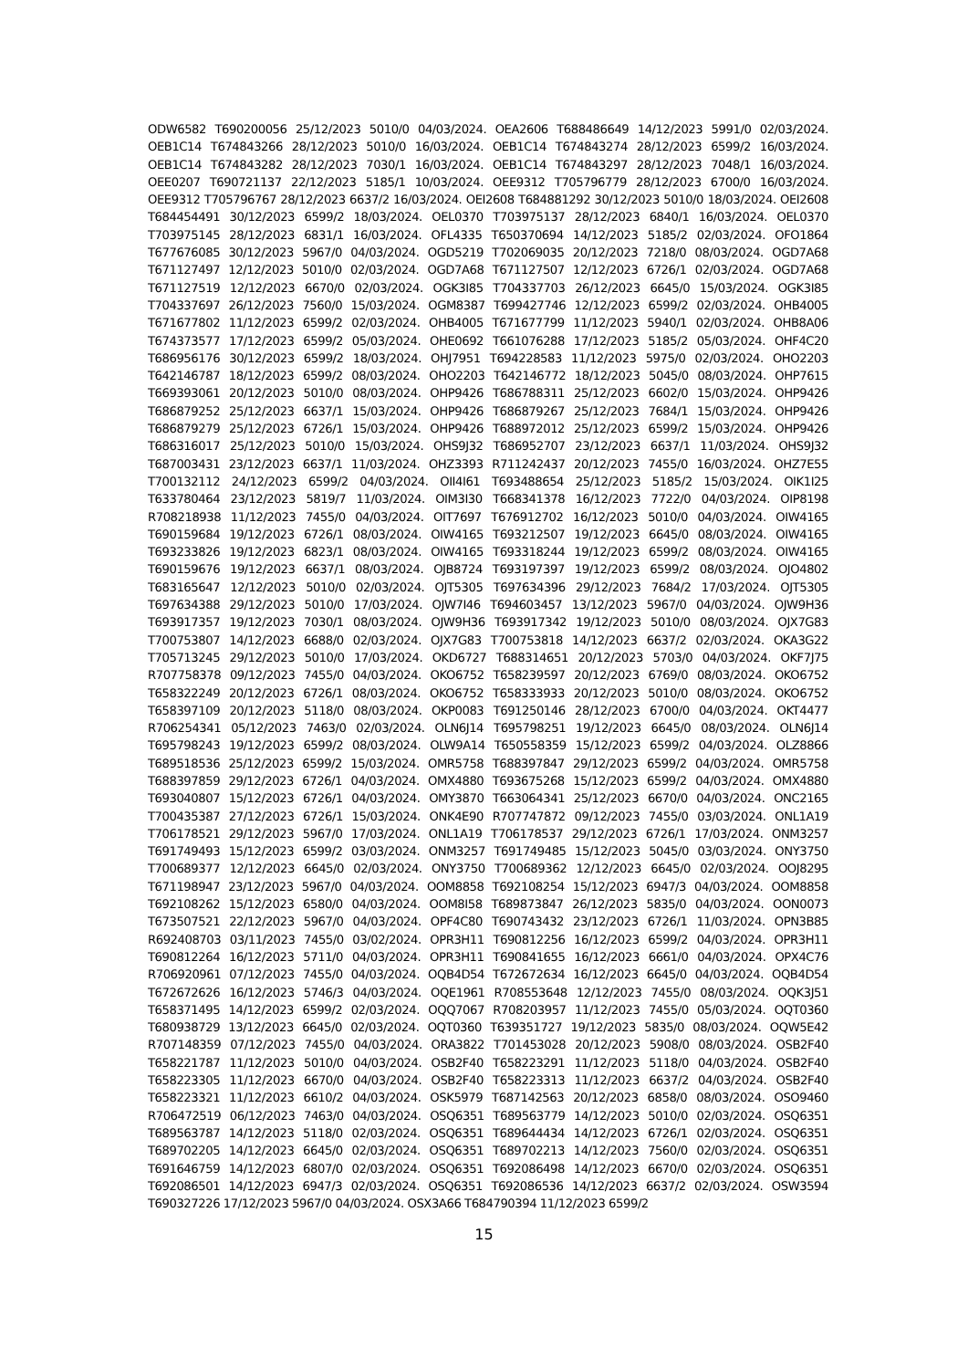ODW6582 T690200056 25/12/2023 5010/0 04/03/2024. OEA2606 T688486649 14/12/2023 5991/0 02/03/2024. OEB1C14 T674843266 28/12/2023 5010/0 16/03/2024. OEB1C14 T674843274 28/12/2023 6599/2 16/03/2024. OEB1C14 T674843282 28/12/2023 7030/1 16/03/2024. OEB1C14 T674843297 28/12/2023 7048/1 16/03/2024. OEE0207 T690721137 22/12/2023 5185/1 10/03/2024. OEE9312 T705796779 28/12/2023 6700/0 16/03/2024. OEE9312 T705796767 28/12/2023 6637/2 16/03/2024. OEI2608 T684881292 30/12/2023 5010/0 18/03/2024. OEI2608 T684454491 30/12/2023 6599/2 18/03/2024. OEL0370 T703975137 28/12/2023 6840/1 16/03/2024. OEL0370 T703975145 28/12/2023 6831/1 16/03/2024. OFL4335 T650370694 14/12/2023 5185/2 02/03/2024. OFO1864 T677676085 30/12/2023 5967/0 04/03/2024. OGD5219 T702069035 20/12/2023 7218/0 08/03/2024. OGD7A68 T671127497 12/12/2023 5010/0 02/03/2024. OGD7A68 T671127507 12/12/2023 6726/1 02/03/2024. OGD7A68 T671127519 12/12/2023 6670/0 02/03/2024. OGK3I85 T704337703 26/12/2023 6645/0 15/03/2024. OGK3I85 T704337697 26/12/2023 7560/0 15/03/2024. OGM8387 T699427746 12/12/2023 6599/2 02/03/2024. OHB4005 T671677802 11/12/2023 6599/2 02/03/2024. OHB4005 T671677799 11/12/2023 5940/1 02/03/2024. OHB8A06 T674373577 17/12/2023 6599/2 05/03/2024. OHE0692 T661076288 17/12/2023 5185/2 05/03/2024. OHF4C20 T686956176 30/12/2023 6599/2 18/03/2024. OHJ7951 T694228583 11/12/2023 5975/0 02/03/2024. OHO2203 T642146787 18/12/2023 6599/2 08/03/2024. OHO2203 T642146772 18/12/2023 5045/0 08/03/2024. OHP7615 T669393061 20/12/2023 5010/0 08/03/2024. OHP9426 T686788311 25/12/2023 6602/0 15/03/2024. OHP9426 T686879252 25/12/2023 6637/1 15/03/2024. OHP9426 T686879267 25/12/2023 7684/1 15/03/2024. OHP9426 T686879279 25/12/2023 6726/1 15/03/2024. OHP9426 T688972012 25/12/2023 6599/2 15/03/2024. OHP9426 T686316017 25/12/2023 5010/0 15/03/2024. OHS9J32 T686952707 23/12/2023 6637/1 11/03/2024. OHS9J32 T687003431 23/12/2023 6637/1 11/03/2024. OHZ3393 R711242437 20/12/2023 7455/0 16/03/2024. OHZ7E55 T700132112 24/12/2023 6599/2 04/03/2024. OII4I61 T693488654 25/12/2023 5185/2 15/03/2024. OIK1I25 T633780464 23/12/2023 5819/7 11/03/2024. OIM3I30 T668341378 16/12/2023 7722/0 04/03/2024. OIP8198 R708218938 11/12/2023 7455/0 04/03/2024. OIT7697 T676912702 16/12/2023 5010/0 04/03/2024. OIW4165 T690159684 19/12/2023 6726/1 08/03/2024. OIW4165 T693212507 19/12/2023 6645/0 08/03/2024. OIW4165 T693233826 19/12/2023 6823/1 08/03/2024. OIW4165 T693318244 19/12/2023 6599/2 08/03/2024. OIW4165 T690159676 19/12/2023 6637/1 08/03/2024. OJB8724 T693197397 19/12/2023 6599/2 08/03/2024. OJO4802 T683165647 12/12/2023 5010/0 02/03/2024. OJT5305 T697634396 29/12/2023 7684/2 17/03/2024. OJT5305 T697634388 29/12/2023 5010/0 17/03/2024. OJW7I46 T694603457 13/12/2023 5967/0 04/03/2024. OJW9H36 T693917357 19/12/2023 7030/1 08/03/2024. OJW9H36 T693917342 19/12/2023 5010/0 08/03/2024. OJX7G83 T700753807 14/12/2023 6688/0 02/03/2024. OJX7G83 T700753818 14/12/2023 6637/2 02/03/2024. OKA3G22 T705713245 29/12/2023 5010/0 17/03/2024. OKD6727 T688314651 20/12/2023 5703/0 04/03/2024. OKF7J75 R707758378 09/12/2023 7455/0 04/03/2024. OKO6752 T658239597 20/12/2023 6769/0 08/03/2024. OKO6752 T658322249 20/12/2023 6726/1 08/03/2024. OKO6752 T658333933 20/12/2023 5010/0 08/03/2024. OKO6752 T658397109 20/12/2023 5118/0 08/03/2024. OKP0083 T691250146 28/12/2023 6700/0 04/03/2024. OKT4477 R706254341 05/12/2023 7463/0 02/03/2024. OLN6J14 T695798251 19/12/2023 6645/0 08/03/2024. OLN6J14 T695798243 19/12/2023 6599/2 08/03/2024. OLW9A14 T650558359 15/12/2023 6599/2 04/03/2024. OLZ8866 T689518536 25/12/2023 6599/2 15/03/2024. OMR5758 T688397847 29/12/2023 6599/2 04/03/2024. OMR5758 T688397859 29/12/2023 6726/1 04/03/2024. OMX4880 T693675268 15/12/2023 6599/2 04/03/2024. OMX4880 T693040807 15/12/2023 6726/1 04/03/2024. OMY3870 T663064341 25/12/2023 6670/0 04/03/2024. ONC2165 T700435387 27/12/2023 6726/1 15/03/2024. ONK4E90 R707747872 09/12/2023 7455/0 03/03/2024. ONL1A19 T706178521 29/12/2023 5967/0 17/03/2024. ONL1A19 T706178537 29/12/2023 6726/1 17/03/2024. ONM3257 T691749493 15/12/2023 6599/2 03/03/2024. ONM3257 T691749485 15/12/2023 5045/0 03/03/2024. ONY3750 T700689377 12/12/2023 6645/0 02/03/2024. ONY3750 T700689362 12/12/2023 6645/0 02/03/2024. OOJ8295 T671198947 23/12/2023 5967/0 04/03/2024. OOM8858 T692108254 15/12/2023 6947/3 04/03/2024. OOM8858 T692108262 15/12/2023 6580/0 04/03/2024. OOM8I58 T689873847 26/12/2023 5835/0 04/03/2024. OON0073 T673507521 22/12/2023 5967/0 04/03/2024. OPF4C80 T690743432 23/12/2023 6726/1 11/03/2024. OPN3B85 R692408703 03/11/2023 7455/0 03/02/2024. OPR3H11 T690812256 16/12/2023 6599/2 04/03/2024. OPR3H11 T690812264 16/12/2023 5711/0 04/03/2024. OPR3H11 T690841655 16/12/2023 6661/0 04/03/2024. OPX4C76 R706920961 07/12/2023 7455/0 04/03/2024. OQB4D54 T672672634 16/12/2023 6645/0 04/03/2024. OQB4D54 T672672626 16/12/2023 5746/3 04/03/2024. OQE1961 R708553648 12/12/2023 7455/0 08/03/2024. OQK3J51 T658371495 14/12/2023 6599/2 02/03/2024. OQQ7067 R708203957 11/12/2023 7455/0 05/03/2024. OQT0360 T680938729 13/12/2023 6645/0 02/03/2024. OQT0360 T639351727 19/12/2023 5835/0 08/03/2024. OQW5E42 R707148359 07/12/2023 7455/0 04/03/2024. ORA3822 T701453028 20/12/2023 5908/0 08/03/2024. OSB2F40 T658221787 11/12/2023 5010/0 04/03/2024. OSB2F40 T658223291 11/12/2023 5118/0 04/03/2024. OSB2F40 T658223305 11/12/2023 6670/0 04/03/2024. OSB2F40 T658223313 11/12/2023 6637/2 04/03/2024. OSB2F40 T658223321 11/12/2023 6610/2 04/03/2024. OSK5979 T687142563 20/12/2023 6858/0 08/03/2024. OSO9460 R706472519 06/12/2023 7463/0 04/03/2024. OSQ6351 T689563779 14/12/2023 5010/0 02/03/2024. OSQ6351 T689563787 14/12/2023 5118/0 02/03/2024. OSQ6351 T689644434 14/12/2023 6726/1 02/03/2024. OSQ6351 T689702205 14/12/2023 6645/0 02/03/2024. OSQ6351 T689702213 14/12/2023 7560/0 02/03/2024. OSQ6351 T691646759 14/12/2023 6807/0 02/03/2024. OSQ6351 T692086498 14/12/2023 6670/0 02/03/2024. OSQ6351 T692086501 14/12/2023 6947/3 02/03/2024. OSQ6351 T692086536 14/12/2023 6637/2 02/03/2024. OSW3594 T690327226 17/12/2023 5967/0 04/03/2024. OSX3A66 T684790394 11/12/2023 6599/2
15